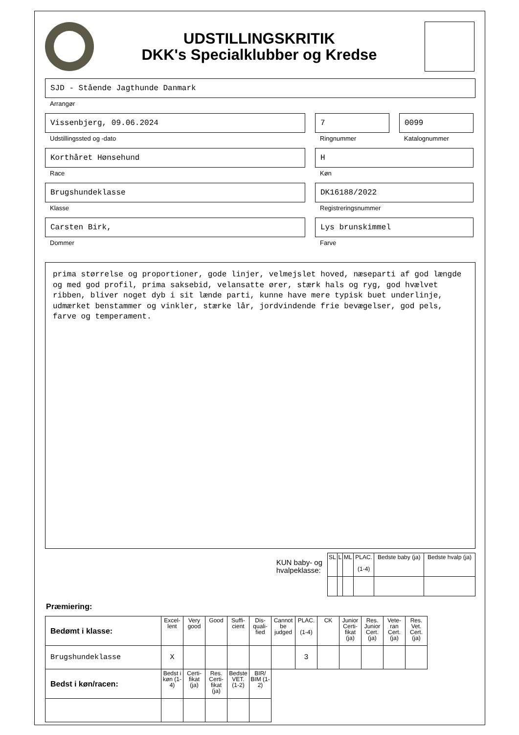UDSTILLINGSKRITIK
DKK's Specialklubber og Kredse
SJD - Stående Jagthunde Danmark
Arrangør
Vissenbjerg, 09.06.2024
Udstillingssted og -dato
7
Ringnummer
0099
Katalognummer
Korthåret Hønsehund
Race
H
Køn
Brugshundeklasse
Klasse
DK16188/2022
Registreringsnummer
Carsten Birk,
Dommer
Lys brunskimmel
Farve
prima størrelse og proportioner, gode linjer, velmejslet hoved, næseparti af god længde og med god profil, prima saksebid, velansatte ører, stærk hals og ryg, god hvælvet ribben, bliver noget dyb i sit lænde parti, kunne have mere typisk buet underlinje, udmærket benstammer og vinkler, stærke lår, jordvindende frie bevægelser, god pels, farve og temperament.
KUN baby- og
hvalpeklasse:
| SL | L | ML | PLAC. (1-4) | Bedste baby (ja) | Bedste hvalp (ja) |
Præmiering:
| Bedømt i klasse: | Excel-lent | Very good | Good | Suffi-cient | Dis-quali-fied | Cannot be judged | PLAC. (1-4) | CK | Junior Certi-fikat (ja) | Res. Junior Cert. (ja) | Vete-ran Cert. (ja) | Res. Vet. Cert. (ja) |
| --- | --- | --- | --- | --- | --- | --- | --- | --- | --- | --- | --- | --- |
| Brugshundeklasse | X | | | | | | 3 | | | | | |
| Bedst i køn/racen: | Bedst i køn (1-4) | Certi-fikat (ja) | Res. Certi-fikat (ja) | Bedste VET. (1-2) | BIR/ BIM (1-2) | | | | | | | |